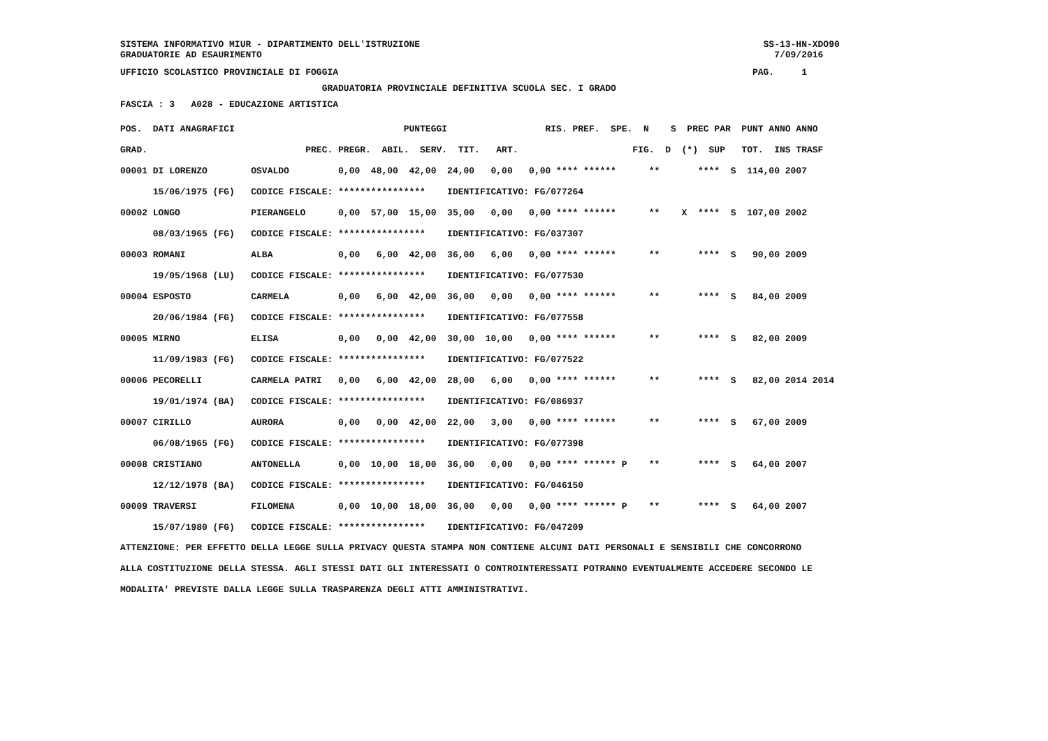SISTEMA INFORMATIVO MIUR - DIPARTIMENTO DELL'ISTRUZIONE SS-13-HN-XDO90
GRADUATORIE AD ESAURIMENTO 7/09/2016
UFFICIO SCOLASTICO PROVINCIALE DI FOGGIA PAG. 1
GRADUATORIA PROVINCIALE DEFINITIVA SCUOLA SEC. I GRADO
FASCIA : 3 A028 - EDUCAZIONE ARTISTICA
| POS. DATI ANAGRAFICI PUNTEGGI RIS. PREF. SPE. N S PREC PAR PUNT ANNO ANNO |
| GRAD. PREC. PREGR. ABIL. SERV. TIT. ART. FIG. D (*) SUP TOT. INS TRASF |
| 00001 DI LORENZO OSVALDO 0,00 48,00 42,00 24,00 0,00 0,00 **** ****** ** **** S 114,00 2007 |
| 15/06/1975 (FG) CODICE FISCALE: **************** IDENTIFICATIVO: FG/077264 |
| 00002 LONGO PIERANGELO 0,00 57,00 15,00 35,00 0,00 0,00 **** ****** ** X **** S 107,00 2002 |
| 08/03/1965 (FG) CODICE FISCALE: **************** IDENTIFICATIVO: FG/037307 |
| 00003 ROMANI ALBA 0,00 6,00 42,00 36,00 6,00 0,00 **** ****** ** **** S 90,00 2009 |
| 19/05/1968 (LU) CODICE FISCALE: **************** IDENTIFICATIVO: FG/077530 |
| 00004 ESPOSTO CARMELA 0,00 6,00 42,00 36,00 0,00 0,00 **** ****** ** **** S 84,00 2009 |
| 20/06/1984 (FG) CODICE FISCALE: **************** IDENTIFICATIVO: FG/077558 |
| 00005 MIRNO ELISA 0,00 0,00 42,00 30,00 10,00 0,00 **** ****** ** **** S 82,00 2009 |
| 11/09/1983 (FG) CODICE FISCALE: **************** IDENTIFICATIVO: FG/077522 |
| 00006 PECORELLI CARMELA PATRI 0,00 6,00 42,00 28,00 6,00 0,00 **** ****** ** **** S 82,00 2014 2014 |
| 19/01/1974 (BA) CODICE FISCALE: **************** IDENTIFICATIVO: FG/086937 |
| 00007 CIRILLO AURORA 0,00 0,00 42,00 22,00 3,00 0,00 **** ****** ** **** S 67,00 2009 |
| 06/08/1965 (FG) CODICE FISCALE: **************** IDENTIFICATIVO: FG/077398 |
| 00008 CRISTIANO ANTONELLA 0,00 10,00 18,00 36,00 0,00 0,00 **** ****** P ** **** S 64,00 2007 |
| 12/12/1978 (BA) CODICE FISCALE: **************** IDENTIFICATIVO: FG/046150 |
| 00009 TRAVERSI FILOMENA 0,00 10,00 18,00 36,00 0,00 0,00 **** ****** P ** **** S 64,00 2007 |
| 15/07/1980 (FG) CODICE FISCALE: **************** IDENTIFICATIVO: FG/047209 |
ATTENZIONE: PER EFFETTO DELLA LEGGE SULLA PRIVACY QUESTA STAMPA NON CONTIENE ALCUNI DATI PERSONALI E SENSIBILI CHE CONCORRONO ALLA COSTITUZIONE DELLA STESSA. AGLI STESSI DATI GLI INTERESSATI O CONTROINTERESSATI POTRANNO EVENTUALMENTE ACCEDERE SECONDO LE MODALITA' PREVISTE DALLA LEGGE SULLA TRASPARENZA DEGLI ATTI AMMINISTRATIVI.